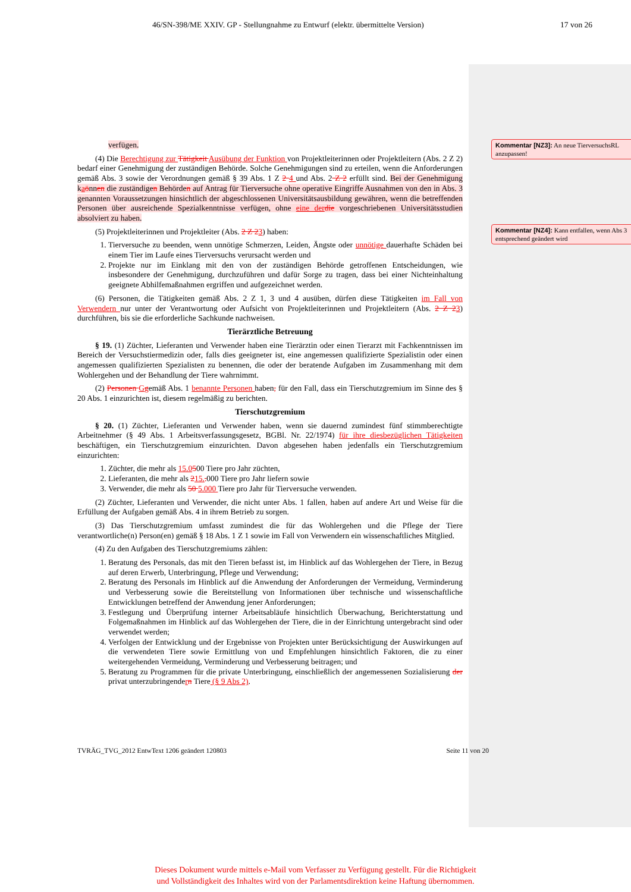46/SN-398/ME XXIV. GP - Stellungnahme zu Entwurf (elektr. übermittelte Version) 17 von 26
Kommentar [NZ3]: An neue TierversuchsRL anzupassen!
Kommentar [NZ4]: Kann entfallen, wenn Abs 3 entsprechend geändert wird
verfügen.
(4) Die Berechtigung zur Tätigkeit Ausübung der Funktion von Projektleiterinnen oder Projektleitern (Abs. 2 Z 2) bedarf einer Genehmigung der zuständigen Behörde. Solche Genehmigungen sind zu erteilen, wenn die Anforderungen gemäß Abs. 3 sowie der Verordnungen gemäß § 39 Abs. 1 Z 2 4 und Abs. 2 Z 2 erfüllt sind. Bei der Genehmigung kaönnen die zuständigen Behörden auf Antrag für Tierversuche ohne operative Eingriffe Ausnahmen von den in Abs. 3 genannten Voraussetzungen hinsichtlich der abgeschlossenen Universitätsausbildung gewähren, wenn die betreffenden Personen über ausreichende Spezialkenntnisse verfügen, ohne eine der die vorgeschriebenen Universitätsstudien absolviert zu haben.
(5) Projektleiterinnen und Projektleiter (Abs. 2 Z 23) haben:
1. Tierversuche zu beenden, wenn unnötige Schmerzen, Leiden, Ängste oder unnötige dauerhafte Schäden bei einem Tier im Laufe eines Tierversuchs verursacht werden und
2. Projekte nur im Einklang mit den von der zuständigen Behörde getroffenen Entscheidungen, wie insbesondere der Genehmigung, durchzuführen und dafür Sorge zu tragen, dass bei einer Nichteinhaltung geeignete Abhilfemaßnahmen ergriffen und aufgezeichnet werden.
(6) Personen, die Tätigkeiten gemäß Abs. 2 Z 1, 3 und 4 ausüben, dürfen diese Tätigkeiten im Fall von Verwendern nur unter der Verantwortung oder Aufsicht von Projektleiterinnen und Projektleitern (Abs. 2 Z 23) durchführen, bis sie die erforderliche Sachkunde nachweisen.
Tierärztliche Betreuung
§ 19. (1) Züchter, Lieferanten und Verwender haben eine Tierärztin oder einen Tierarzt mit Fachkenntnissen im Bereich der Versuchstiermedizin oder, falls dies geeigneter ist, eine angemessen qualifizierte Spezialistin oder einen angemessen qualifizierten Spezialisten zu benennen, die oder der beratende Aufgaben im Zusammenhang mit dem Wohlergehen und der Behandlung der Tiere wahrnimmt.
(2) Personen Ggemäß Abs. 1 benannte Personen haben, für den Fall, dass ein Tierschutzgremium im Sinne des § 20 Abs. 1 einzurichten ist, diesem regelmäßig zu berichten.
Tierschutzgremium
§ 20. (1) Züchter, Lieferanten und Verwender haben, wenn sie dauernd zumindest fünf stimmberechtigte Arbeitnehmer (§ 49 Abs. 1 Arbeitsverfassungsgesetz, BGBl. Nr. 22/1974) für ihre diesbezüglichen Tätigkeiten beschäftigen, ein Tierschutzgremium einzurichten. Davon abgesehen haben jedenfalls ein Tierschutzgremium einzurichten:
1. Züchter, die mehr als 15.0500 Tiere pro Jahr züchten,
2. Lieferanten, die mehr als 215.. 000 Tiere pro Jahr liefern sowie
3. Verwender, die mehr als 50 5.000 Tiere pro Jahr für Tierversuche verwenden.
(2) Züchter, Lieferanten und Verwender, die nicht unter Abs. 1 fallen, haben auf andere Art und Weise für die Erfüllung der Aufgaben gemäß Abs. 4 in ihrem Betrieb zu sorgen.
(3) Das Tierschutzgremium umfasst zumindest die für das Wohlergehen und die Pflege der Tiere verantwortliche(n) Person(en) gemäß § 18 Abs. 1 Z 1 sowie im Fall von Verwendern ein wissenschaftliches Mitglied.
(4) Zu den Aufgaben des Tierschutzgremiums zählen:
1. Beratung des Personals, das mit den Tieren befasst ist, im Hinblick auf das Wohlergehen der Tiere, in Bezug auf deren Erwerb, Unterbringung, Pflege und Verwendung;
2. Beratung des Personals im Hinblick auf die Anwendung der Anforderungen der Vermeidung, Verminderung und Verbesserung sowie die Bereitstellung von Informationen über technische und wissenschaftliche Entwicklungen betreffend der Anwendung jener Anforderungen;
3. Festlegung und Überprüfung interner Arbeitsabläufe hinsichtlich Überwachung, Berichterstattung und Folgemaßnahmen im Hinblick auf das Wohlergehen der Tiere, die in der Einrichtung untergebracht sind oder verwendet werden;
4. Verfolgen der Entwicklung und der Ergebnisse von Projekten unter Berücksichtigung der Auswirkungen auf die verwendeten Tiere sowie Ermittlung von und Empfehlungen hinsichtlich Faktoren, die zu einer weitergehenden Vermeidung, Verminderung und Verbesserung beitragen; und
5. Beratung zu Programmen für die private Unterbringung, einschließlich der angemessenen Sozialisierung der privat unterzubringendern Tiere (§ 9 Abs 2).
TVRÄG_TVG_2012 EntwText 1206 geändert 120803 Seite 11 von 20
Dieses Dokument wurde mittels e-Mail vom Verfasser zu Verfügung gestellt. Für die Richtigkeit
und Vollständigkeit des Inhaltes wird von der Parlamentsdirektion keine Haftung übernommen.